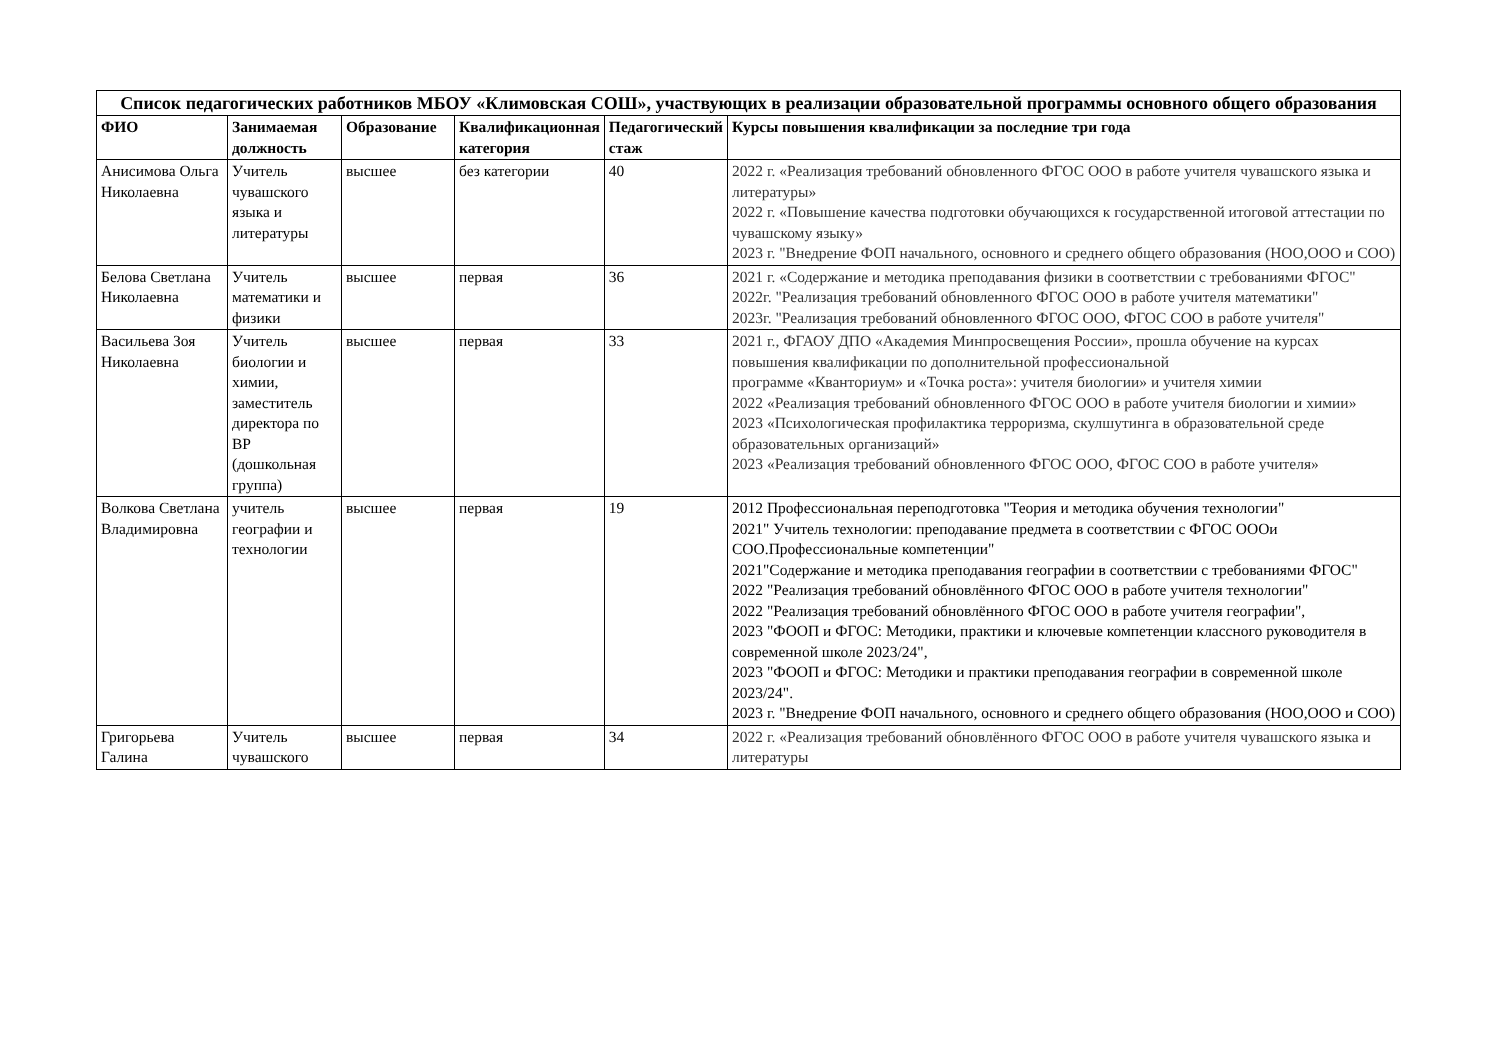| Список педагогических работников МБОУ «Климовская СОШ», участвующих в реализации образовательной программы основного общего образования | | | | | |
| ФИО | Занимаемая должность | Образование | Квалификационная категория | Педагогический стаж | Курсы повышения квалификации за последние три года |
| Анисимова Ольга Николаевна | Учитель чувашского языка и литературы | высшее | без категории | 40 | 2022 г. «Реализация требований обновленного ФГОС ООО в работе учителя чувашского языка и литературы» 2022 г. «Повышение качества подготовки обучающихся к государственной итоговой аттестации по чувашскому языку» 2023 г. "Внедрение ФОП начального, основного и среднего общего образования (НОО,ООО и СОО) |
| Белова Светлана Николаевна | Учитель математики и физики | высшее | первая | 36 | 2021 г. «Содержание и методика преподавания физики в соответствии с требованиями ФГОС" 2022г. "Реализация требований обновленного ФГОС ООО в работе учителя математики" 2023г. "Реализация требований обновленного ФГОС ООО, ФГОС СОО в работе учителя" |
| Васильева Зоя Николаевна | Учитель биологии и химии, заместитель директора по ВР (дошкольная группа) | высшее | первая | 33 | 2021 г., ФГАОУ ДПО «Академия Минпросвещения России», прошла обучение на курсах повышения квалификации по дополнительной профессиональной программе «Кванториум» и «Точка роста»: учителя биологии» и учителя химии 2022 «Реализация требований обновленного ФГОС ООО в работе учителя биологии и химии» 2023 «Психологическая профилактика терроризма, скулшутинга в образовательной среде образовательных организаций» 2023 «Реализация требований обновленного ФГОС ООО, ФГОС СОО в работе учителя» |
| Волкова Светлана Владимировна | учитель географии и технологии | высшее | первая | 19 | 2012 Профессиональная переподготовка "Теория и методика обучения технологии" 2021" Учитель технологии: преподавание предмета в соответствии с ФГОС ОООи СОО.Профессиональные компетенции" 2021"Содержание и методика преподавания географии в соответствии с требованиями ФГОС" 2022 "Реализация требований обновлённого ФГОС ООО в работе учителя технологии" 2022 "Реализация требований обновлённого ФГОС ООО в работе учителя географии", 2023 "ФООП и ФГОС: Методики, практики и ключевые компетенции классного руководителя в современной школе 2023/24", 2023 "ФООП и ФГОС: Методики и практики преподавания географии в современной школе 2023/24". 2023 г. "Внедрение ФОП начального, основного и среднего общего образования (НОО,ООО и СОО) |
| Григорьева Галина | Учитель чувашского | высшее | первая | 34 | 2022 г. «Реализация требований обновлённого ФГОС ООО в работе учителя чувашского языка и литературы |